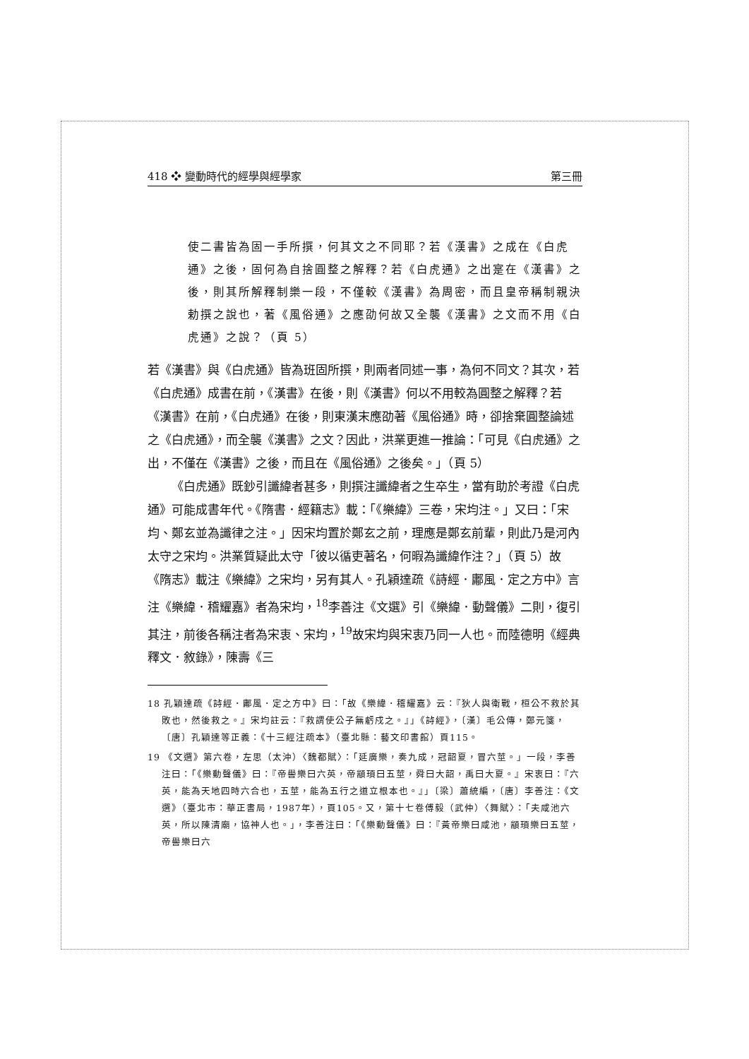418 ❖ 變動時代的經學與經學家 第三冊
使二書皆為固一手所撰，何其文之不同耶？若《漢書》之成在《白虎通》之後，固何為自捨圓整之解釋？若《白虎通》之出寔在《漢書》之後，則其所解釋制樂一段，不僅較《漢書》為周密，而且皇帝稱制親決勅撰之說也，著《風俗通》之應劭何故又全襲《漢書》之文而不用《白虎通》之說？（頁 5）
若《漢書》與《白虎通》皆為班固所撰，則兩者同述一事，為何不同文？其次，若《白虎通》成書在前，《漢書》在後，則《漢書》何以不用較為圓整之解釋？若《漢書》在前，《白虎通》在後，則東漢末應劭著《風俗通》時，卻捨棄圓整論述之《白虎通》，而全襲《漢書》之文？因此，洪業更進一推論：「可見《白虎通》之出，不僅在《漢書》之後，而且在《風俗通》之後矣。」（頁 5）
《白虎通》既鈔引讖緯者甚多，則撰注讖緯者之生卒生，當有助於考證《白虎通》可能成書年代。《隋書．經籍志》載：「《樂緯》三卷，宋均注。」又曰：「宋均、鄭玄並為讖律之注。」因宋均置於鄭玄之前，理應是鄭玄前輩，則此乃是河內太守之宋均。洪業質疑此太守「彼以循吏著名，何暇為讖緯作注？」（頁 5）故《隋志》載注《樂緯》之宋均，另有其人。孔穎達疏《詩經．鄘風．定之方中》言注《樂緯．稽耀嘉》者為宋均，<sup>18</sup>李善注《文選》引《樂緯．動聲儀》二則，復引其注，前後各稱注者為宋衷、宋均，<sup>19</sup>故宋均與宋衷乃同一人也。而陸德明《經典釋文．敘錄》，陳壽《三
18 孔穎達疏《詩經．鄘風．定之方中》曰：「故《樂緯．稽耀嘉》云：『狄人與衛戰，桓公不救於其敗也，然後救之。』宋均註云：『救謂使公子無虧戍之。』」《詩經》，〔漢〕毛公傳，鄭元箋，〔唐〕孔穎達等正義：《十三經注疏本》（臺北縣：藝文印書館）頁115。
19 《文選》第六卷，左思（太沖）〈魏都賦〉：「延廣樂，奏九成，冠韶夏，冒六莖。」一段，李善注曰：「《樂動聲儀》曰：『帝嚳樂曰六英，帝顓頊曰五莖，舜曰大韶，禹曰大夏。』宋衷曰：『六英，能為天地四時六合也，五莖，能為五行之道立根本也。』」〔梁〕蕭統編，〔唐〕李善注：《文選》（臺北市：華正書局，1987年），頁105。又，第十七卷傅毅（武仲）〈舞賦〉：「夫咸池六英，所以陳清廟，協神人也。」，李善注曰：「《樂動聲儀》曰：『黃帝樂曰咸池，顓頊樂曰五莖，帝嚳樂曰六